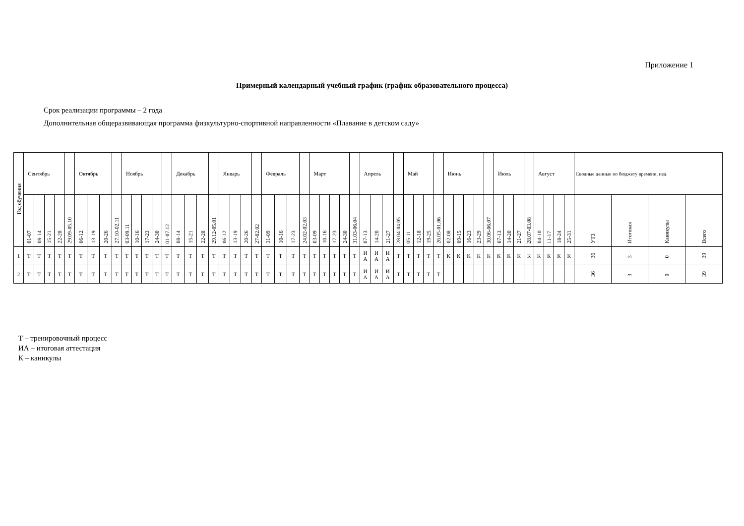Приложение 1
Примерный календарный учебный график (график образовательного процесса)
Срок реализации программы – 2 года
Дополнительная общеразвивающая программа физкультурно-спортивной направленности «Плавание в детском саду»
| Год обучения | Сентябрь | | | | | Октябрь | | | | Ноябрь | | | | | Декабрь | | | | Январь | | | | Февраль | | | | Март | | | | | Апрель | | | | Май | | | | Июнь | | | | | Июль | | | | Август | | | | Сводные данные по бюджету времени, нед. | | | |
| --- | --- | --- | --- | --- | --- | --- | --- | --- | --- | --- | --- | --- | --- | --- | --- | --- | --- | --- | --- | --- | --- | --- | --- | --- | --- | --- | --- | --- | --- | --- | --- | --- | --- | --- | --- | --- | --- | --- | --- | --- | --- | --- | --- | --- | --- | --- | --- | --- | --- | --- | --- | --- | --- | --- | --- | --- |
| | 01-07 | 08-14 | 15-21 | 22-28 | 29.09-05.10 | 06-12 | 13-19 | 20-26 | 27.10-02.11 | 03-09.11 | 10-16 | 17-23 | 24-30 | 01-07.12 | 08-14 | 15-21 | 22-28 | 29.12-05.01 | 06-12 | 13-19 | 20-26 | 27-02.02 | 31-09 | 10-16 | 17-23 | 24.02-02.03 | 03-09 | 10-16 | 17-23 | 24-30 | 31.03-06.04 | 07-13 | 14-20 | 21-27 | 28.04-04.05 | 05-11 | 12-18 | 19-25 | 26.05-01.06 | 02-08 | 09-15 | 16-23 | 23-29 | 30.06-06.07 | 07-13 | 14-20 | 21-27 | 28.07-03.08 | 04-10 | 11-17 | 18-24 | 25-31 | УТЗ | Итоговая | Каникулы | Всего |
| 1 | Т | Т | Т | Т | Т | Т | Т | Т | Т | Т | Т | Т | Т | Т | Т | Т | Т | Т | Т | Т | Т | Т | Т | Т | Т | Т | Т | Т | Т | Т | Т | И А | И А | И А | Т | Т | Т | Т | Т | К | К | К | К | К | К | К | К | К | К | К | К | К | 36 | 3 | 0 | 39 |
| 2 | Т | Т | Т | Т | Т | Т | Т | Т | Т | Т | Т | Т | Т | Т | Т | Т | Т | Т | Т | Т | Т | Т | Т | Т | Т | Т | Т | Т | Т | Т | Т | И А | И А | И А | Т | Т | Т | Т | Т | | | | | | | | | | | | | | 36 | 3 | 0 | 39 |
Т – тренировочный процесс
ИА – итоговая аттестация
К – каникулы